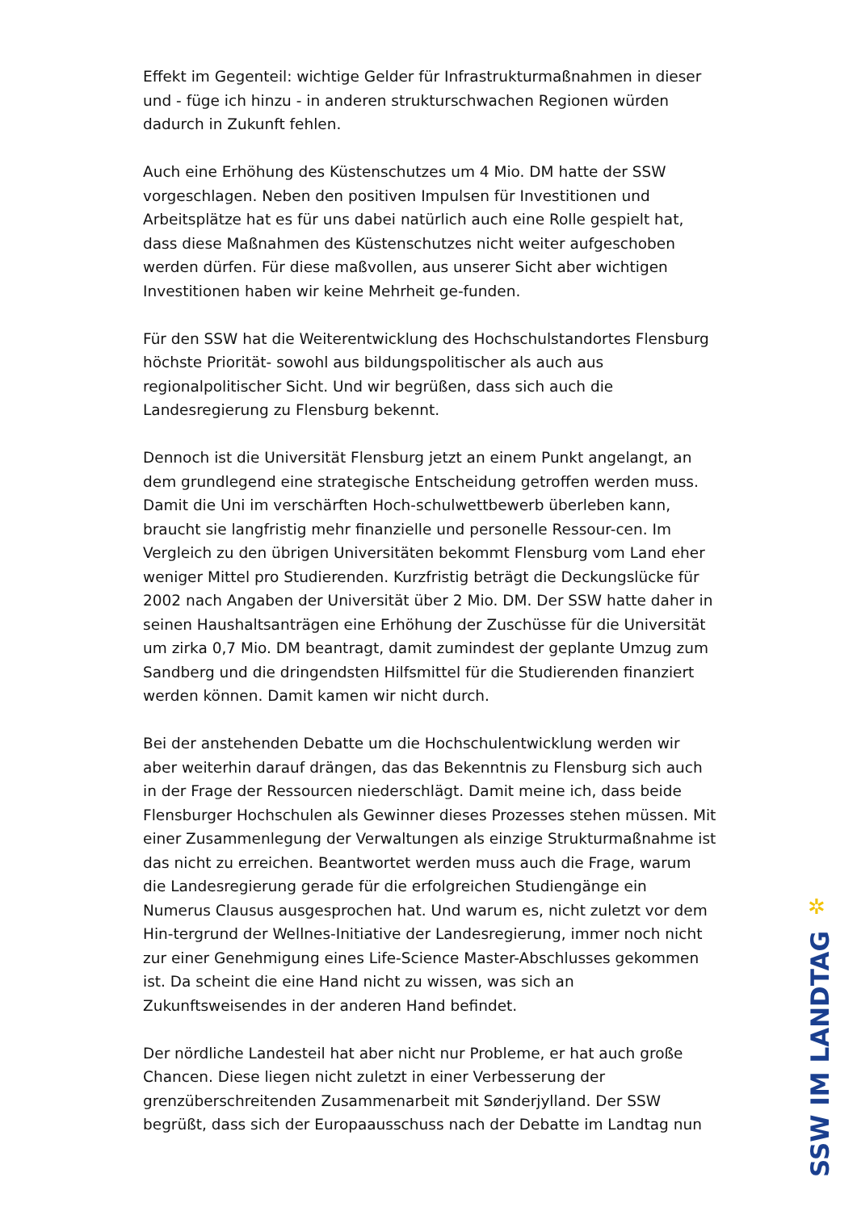Effekt im Gegenteil: wichtige Gelder für Infrastrukturmaßnahmen in dieser und - füge ich hinzu - in anderen strukturschwachen Regionen würden dadurch in Zukunft fehlen.
Auch eine Erhöhung des Küstenschutzes um 4 Mio. DM hatte der SSW vorgeschlagen. Neben den positiven Impulsen für Investitionen und Arbeitsplätze hat es für uns dabei natürlich auch eine Rolle gespielt hat, dass diese Maßnahmen des Küstenschutzes nicht weiter aufgeschoben werden dürfen. Für diese maßvollen, aus unserer Sicht aber wichtigen Investitionen haben wir keine Mehrheit ge-funden.
Für den SSW hat die Weiterentwicklung des Hochschulstandortes Flensburg höchste Priorität- sowohl aus bildungspolitischer als auch aus regionalpolitischer Sicht. Und wir begrüßen, dass sich auch die Landesregierung zu Flensburg bekennt.
Dennoch ist die Universität Flensburg jetzt an einem Punkt angelangt, an dem grundlegend eine strategische Entscheidung getroffen werden muss. Damit die Uni im verschärften Hoch-schulwettbewerb überleben kann, braucht sie langfristig mehr finanzielle und personelle Ressour-cen. Im Vergleich zu den übrigen Universitäten bekommt Flensburg vom Land eher weniger Mittel pro Studierenden. Kurzfristig beträgt die Deckungslücke für 2002 nach Angaben der Universität über 2 Mio. DM. Der SSW hatte daher in seinen Haushaltsanträgen eine Erhöhung der Zuschüsse für die Universität um zirka 0,7 Mio. DM beantragt, damit zumindest der geplante Umzug zum Sandberg und die dringendsten Hilfsmittel für die Studierenden finanziert werden können. Damit kamen wir nicht durch.
Bei der anstehenden Debatte um die Hochschulentwicklung werden wir aber weiterhin darauf drängen, das das Bekenntnis zu Flensburg sich auch in der Frage der Ressourcen niederschlägt. Damit meine ich, dass beide Flensburger Hochschulen als Gewinner dieses Prozesses stehen müssen. Mit einer Zusammenlegung der Verwaltungen als einzige Strukturmaßnahme ist das nicht zu erreichen. Beantwortet werden muss auch die Frage, warum die Landesregierung gerade für die erfolgreichen Studiengänge ein Numerus Clausus ausgesprochen hat. Und warum es, nicht zuletzt vor dem Hin-tergrund der Wellnes-Initiative der Landesregierung, immer noch nicht zur einer Genehmigung eines Life-Science Master-Abschlusses gekommen ist. Da scheint die eine Hand nicht zu wissen, was sich an Zukunftsweisendes in der anderen Hand befindet.
Der nördliche Landesteil hat aber nicht nur Probleme, er hat auch große Chancen. Diese liegen nicht zuletzt in einer Verbesserung der grenzüberschreitenden Zusammenarbeit mit Sønderjylland. Der SSW begrüßt, dass sich der Europaausschuss nach der Debatte im Landtag nun
✲
SSW IM LANDTAG